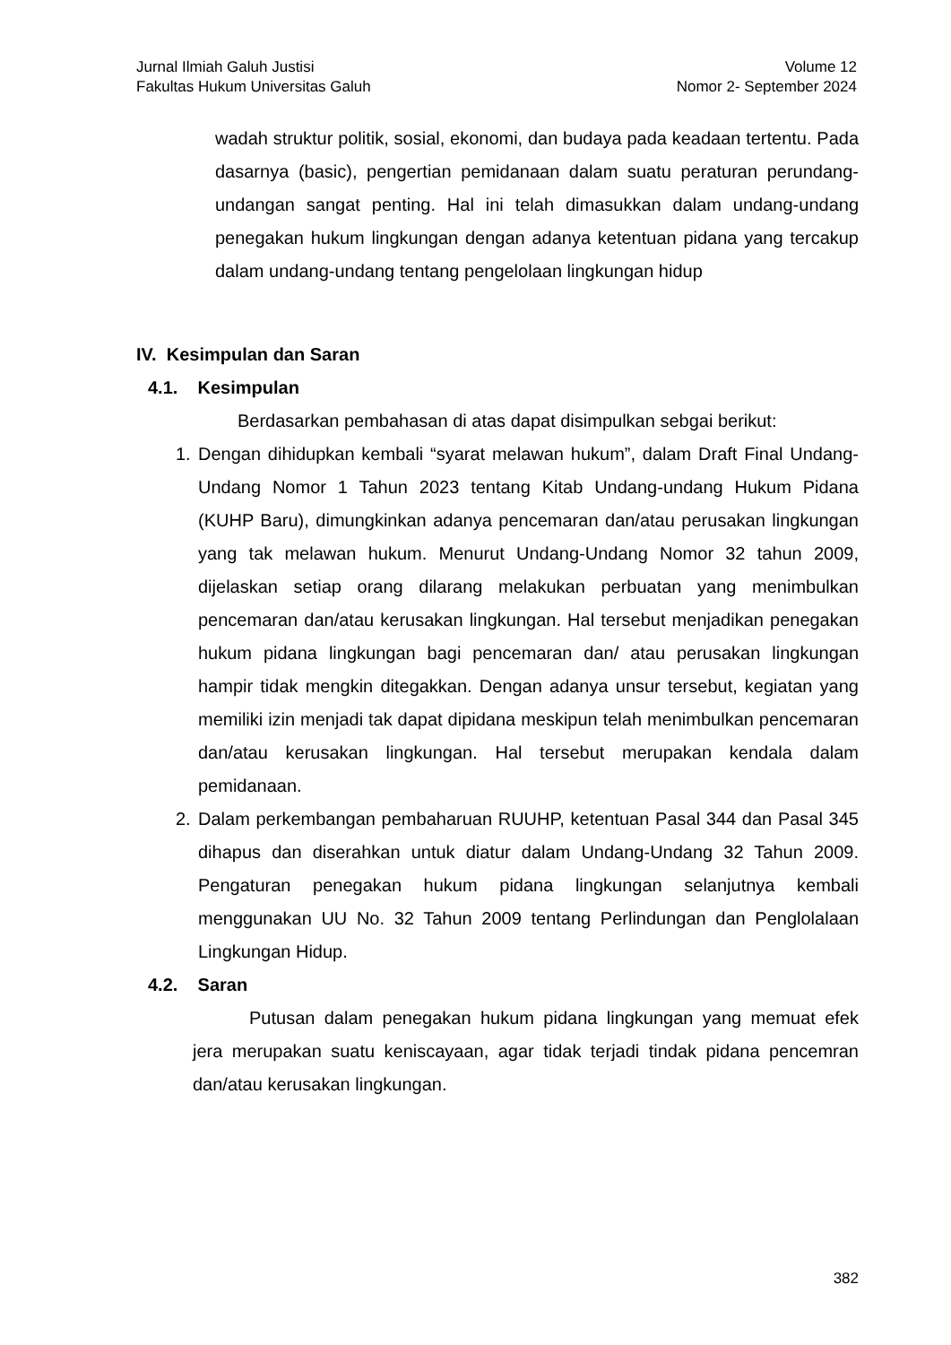Jurnal Ilmiah Galuh Justisi
Fakultas Hukum Universitas Galuh
Volume 12
Nomor 2- September 2024
wadah struktur politik, sosial, ekonomi, dan budaya pada keadaan tertentu. Pada dasarnya (basic), pengertian pemidanaan dalam suatu peraturan perundang-undangan sangat penting. Hal ini telah dimasukkan dalam undang-undang penegakan hukum lingkungan dengan adanya ketentuan pidana yang tercakup dalam undang-undang tentang pengelolaan lingkungan hidup
IV. Kesimpulan dan Saran
4.1. Kesimpulan
Berdasarkan pembahasan di atas dapat disimpulkan sebgai berikut:
1. Dengan dihidupkan kembali “syarat melawan hukum”, dalam Draft Final Undang-Undang Nomor 1 Tahun 2023 tentang Kitab Undang-undang Hukum Pidana (KUHP Baru), dimungkinkan adanya pencemaran dan/atau perusakan lingkungan yang tak melawan hukum. Menurut Undang-Undang Nomor 32 tahun 2009, dijelaskan setiap orang dilarang melakukan perbuatan yang menimbulkan pencemaran dan/atau kerusakan lingkungan. Hal tersebut menjadikan penegakan hukum pidana lingkungan bagi pencemaran dan/ atau perusakan lingkungan hampir tidak mengkin ditegakkan. Dengan adanya unsur tersebut, kegiatan yang memiliki izin menjadi tak dapat dipidana meskipun telah menimbulkan pencemaran dan/atau kerusakan lingkungan. Hal tersebut merupakan kendala dalam pemidanaan.
2. Dalam perkembangan pembaharuan RUUHP, ketentuan Pasal 344 dan Pasal 345 dihapus dan diserahkan untuk diatur dalam Undang-Undang 32 Tahun 2009. Pengaturan penegakan hukum pidana lingkungan selanjutnya kembali menggunakan UU No. 32 Tahun 2009 tentang Perlindungan dan Penglolalaan Lingkungan Hidup.
4.2. Saran
Putusan dalam penegakan hukum pidana lingkungan yang memuat efek jera merupakan suatu keniscayaan, agar tidak terjadi tindak pidana pencemran dan/atau kerusakan lingkungan.
382